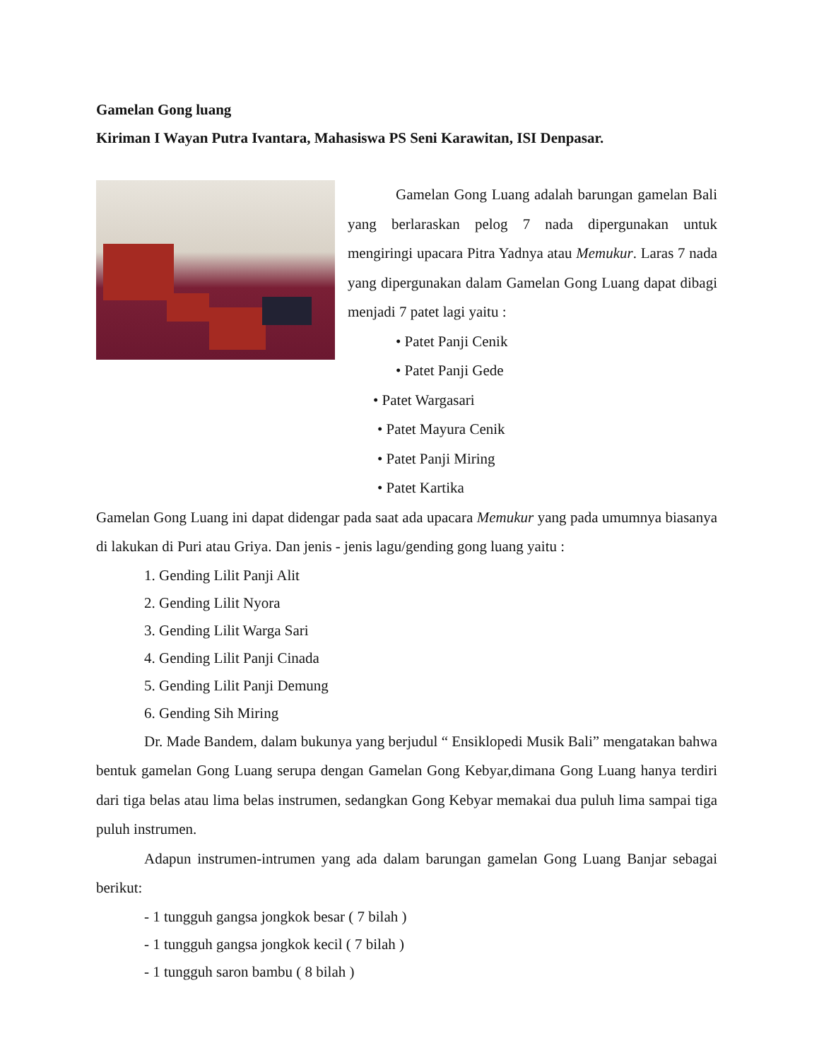Gamelan Gong luang
Kiriman I Wayan Putra Ivantara, Mahasiswa PS Seni Karawitan, ISI Denpasar.
Gamelan Gong Luang adalah barungan gamelan Bali yang berlaraskan pelog 7 nada dipergunakan untuk mengiringi upacara Pitra Yadnya atau Memukur. Laras 7 nada yang dipergunakan dalam Gamelan Gong Luang dapat dibagi menjadi 7 patet lagi yaitu :
• Patet Panji Cenik
• Patet Panji Gede
• Patet Wargasari
• Patet Mayura Cenik
• Patet Panji Miring
• Patet Kartika
Gamelan Gong Luang ini dapat didengar pada saat ada upacara Memukur yang pada umumnya biasanya di lakukan di Puri atau Griya. Dan jenis - jenis lagu/gending gong luang yaitu :
1. Gending Lilit Panji Alit
2. Gending Lilit Nyora
3. Gending Lilit Warga Sari
4. Gending Lilit Panji Cinada
5. Gending Lilit Panji Demung
6. Gending Sih Miring
Dr. Made Bandem, dalam bukunya yang berjudul “ Ensiklopedi Musik Bali” mengatakan bahwa bentuk gamelan Gong Luang serupa dengan Gamelan Gong Kebyar,dimana Gong Luang hanya terdiri dari tiga belas atau lima belas instrumen, sedangkan Gong Kebyar memakai dua puluh lima sampai tiga puluh instrumen.
Adapun instrumen-intrumen yang ada dalam barungan gamelan Gong Luang Banjar sebagai berikut:
- 1 tungguh gangsa jongkok besar ( 7 bilah )
- 1 tungguh gangsa jongkok kecil ( 7 bilah )
- 1 tungguh saron bambu ( 8 bilah )